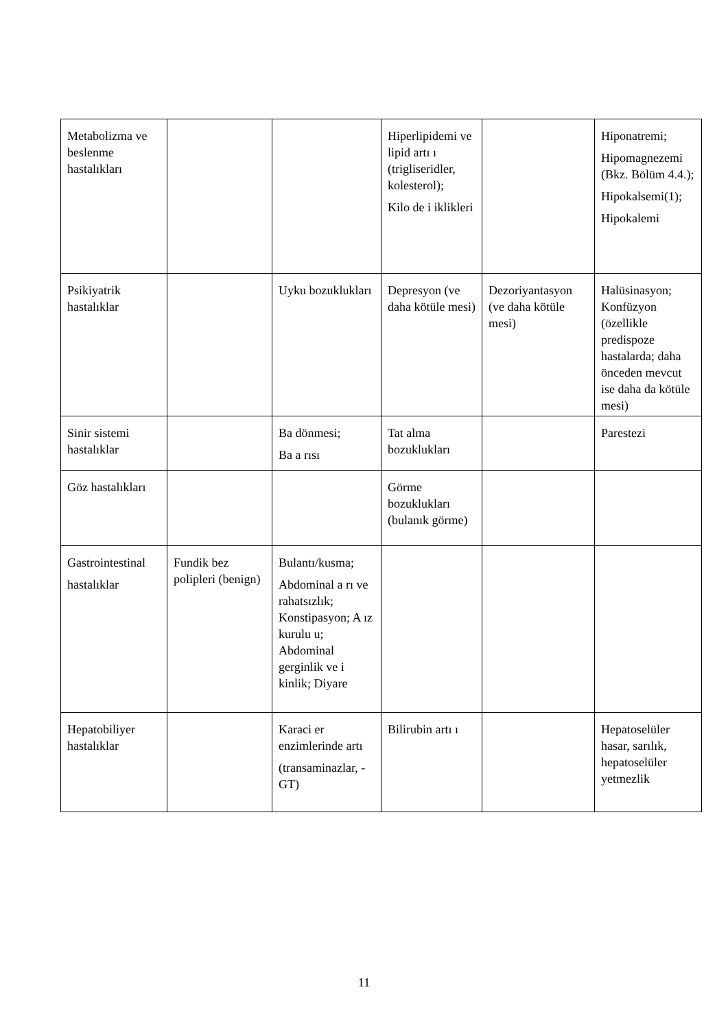| Metabolizma ve beslenme hastalıkları | | | Hiperlipidemi ve lipid artı ı (trigliseridler, kolesterol); Kilo de i iklikleri | | Hiponatremi; Hipomagnezemi (Bkz. Bölüm 4.4.); Hipokalsemi(1); Hipokalemi |
| Psikiyatrik hastalıklar | | Uyku bozuklukları | Depresyon (ve daha kötüle mesi) | Dezoriyantasyon (ve daha kötüle mesi) | Halüsinasyon; Konfüzyon (özellikle predispoze hastalarda; daha önceden mevcut ise daha da kötüle mesi) |
| Sinir sistemi hastalıklar | | Ba dönmesi; Ba a rısı | Tat alma bozuklukları | | Parestezi |
| Göz hastalıkları | | | Görme bozuklukları (bulanık görme) | | |
| Gastrointestinal hastalıklar | Fundik bez polipleri (benign) | Bulantı/kusma; Abdominal a rı ve rahatsızlık; Konstipasyon; A ız kurulu u; Abdominal gerginlik ve i kinlik; Diyare | | | |
| Hepatobiliyer hastalıklar | | Karaci er enzimlerinde artı (transaminazlar, -GT) | Bilirubin artı ı | | Hepatoselüler hasar, sarılık, hepatoselüler yetmezlik |
11